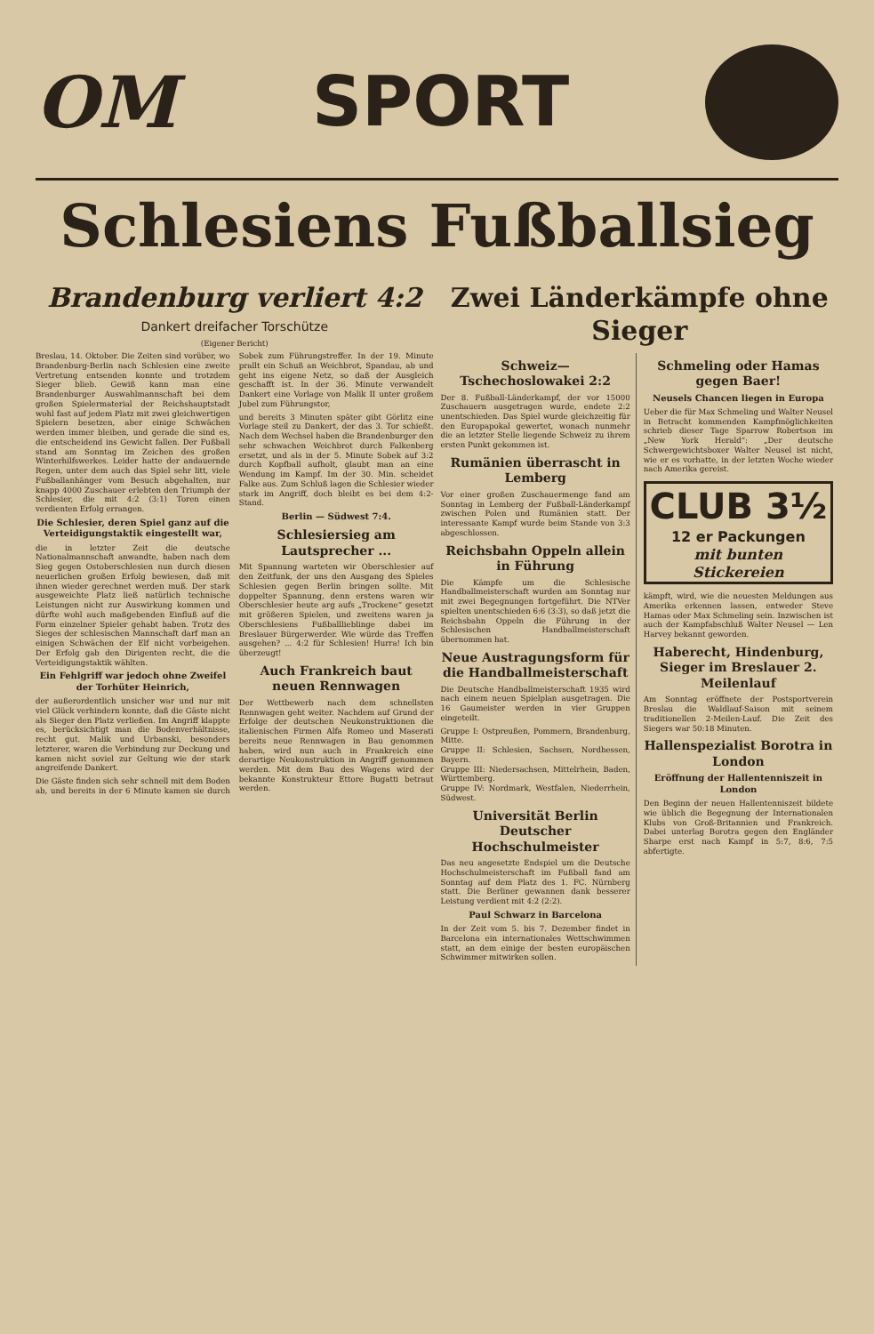OM SPORT
Schlesiens Fußballsieg
Brandenburg verliert 4:2
Dankert dreifacher Torschütze
(Eigener Bericht)
Breslau, 14. Oktober. Die Zeiten sind vorüber, wo Brandenburg-Berlin nach Schlesien eine zweite Vertretung entsenden konnte und trotzdem Sieger blieb. Gewiß kann man eine Brandenburger Auswahlmannschaft bei dem großen Spielermaterial der Reichshauptstadt wohl fast auf jedem Platz mit zwei gleichwertigen Spielern besetzen, aber einige Schwächen werden immer bleiben, und gerade die sind es, die entscheidend ins Gewicht fallen. Der Fußball stand am Sonntag im Zeichen des großen Winterhilfswerkes. Leider hatte der andauernde Regen, unter dem auch das Spiel sehr litt, viele Fußballanhänger vom Besuch abgehalten, nur knapp 4000 Zuschauer erlebten den Triumph der Schlesier, die mit 4:2 (3:1) Toren einen verdienten Erfolg errangen.
Die Schlesier, deren Spiel ganz auf die Verteidigungstaktik eingestellt war,
die in letzter Zeit die deutsche Nationalmannschaft anwandte, haben nach dem Sieg gegen Ostoberschlesien nun durch diesen neuerlichen großen Erfolg bewiesen, daß mit ihnen wieder gerechnet werden muß. Der stark ausgeweichte Platz ließ natürlich technische Leistungen nicht zur Auswirkung kommen und dürfte wohl auch maßgebenden Einfluß auf die Form einzelner Spieler gehabt haben. Trotz des Sieges der schlesischen Mannschaft darf man an einigen Schwächen der Elf nicht vorbeigehen. Der Erfolg gab den Dirigenten recht, die die Verteidigungstaktik wählten.
Ein Fehlgriff war jedoch ohne Zweifel der Torhüter Heinrich,
der außerordentlich unsicher war und nur mit viel Glück verhindern konnte, daß die Gäste nicht als Sieger den Platz verließen. Im Angriff klappte es, berücksichtigt man die Bodenverhältnisse, recht gut. Malik und Urbanski, besonders letzterer, waren die Verbindung zur Deckung und kamen nicht soviel zur Geltung wie der stark angreifende Dankert.
Die Gäste finden sich sehr schnell mit dem Boden ab, und bereits in der 6 Minute kamen sie durch Sobek zum Führungstreffer. In der 19. Minute prallt ein Schuß an Weichbrot, Spandau, ab und geht ins eigene Netz, so daß der Ausgleich geschafft ist. In der 36. Minute verwandelt Dankert eine Vorlage von Malik II unter großem Jubel zum Führungstor,
und bereits 3 Minuten später gibt Görlitz eine Vorlage steil zu Dankert, der das 3. Tor schießt. Nach dem Wechsel haben die Brandenburger den sehr schwachen Weichbrot durch Falkenberg ersetzt, und als in der 5. Minute Sobek auf 3:2 durch Kopfball aufholt, glaubt man an eine Wendung im Kampf. Im der 30. Min. scheidet Falke aus. Zum Schluß lagen die Schlesier wieder stark im Angriff, doch bleibt es bei dem 4:2-Stand.
Berlin — Südwest 7:4.
Schlesiersieg am Lautsprecher ...
Mit Spannung warteten wir Oberschlesier auf den Zeitfunk, der uns den Ausgang des Spieles Schlesien gegen Berlin bringen sollte. Mit doppelter Spannung, denn erstens waren wir Oberschlesier heute arg aufs „Trockene“ gesetzt mit größeren Spielen, und zweitens waren ja Oberschlesiens Fußballlieblinge dabei im Breslauer Bürgerwerder. Wie würde das Treffen ausgehen? ... 4:2 für Schlesien! Hurra! Ich bin überzeugt!
Auch Frankreich baut neuen Rennwagen
Der Wettbewerb nach dem schnellsten Rennwagen geht weiter. Nachdem auf Grund der Erfolge der deutschen Neukonstruktionen die italienischen Firmen Alfa Romeo und Maserati bereits neue Rennwagen in Bau genommen haben, wird nun auch in Frankreich eine derartige Neukonstruktion in Angriff genommen werden. Mit dem Bau des Wagens wird der bekannte Konstrukteur Ettore Bugatti betraut werden.
Zwei Länderkämpfe ohne Sieger
Schweiz—Tschechoslowakei 2:2
Der 8. Fußball-Länderkampf, der vor 15000 Zuschauern ausgetragen wurde, endete 2:2 unentschieden. Das Spiel wurde gleichzeitig für den Europapokal gewertet, wonach nunmehr die an letzter Stelle liegende Schweiz zu ihrem ersten Punkt gekommen ist.
Rumänien überrascht in Lemberg
Vor einer großen Zuschauermenge fand am Sonntag in Lemberg der Fußball-Länderkampf zwischen Polen und Rumänien statt. Der interessante Kampf wurde beim Stande von 3:3 abgeschlossen.
Reichsbahn Oppeln allein in Führung
Die Kämpfe um die Schlesische Handballmeisterschaft wurden am Sonntag nur mit zwei Begegnungen fortgeführt. Die NTVer spielten unentschieden 6:6 (3:3), so daß jetzt die Reichsbahn Oppeln die Führung in der Schlesischen Handballmeisterschaft übernommen hat.
Neue Austragungsform für die Handballmeisterschaft
Die Deutsche Handballmeisterschaft 1935 wird nach einem neuen Spielplan ausgetragen. Die 16 Gaumeister werden in vier Gruppen eingeteilt.
Gruppe I: Ostpreußen, Pommern, Brandenburg, Mitte.
Gruppe II: Schlesien, Sachsen, Nordhessen, Bayern.
Gruppe III: Niedersachsen, Mittelrhein, Baden, Württemberg.
Gruppe IV: Nordmark, Westfalen, Niederrhein, Südwest.
Universität Berlin Deutscher Hochschulmeister
Das neu angesetzte Endspiel um die Deutsche Hochschulmeisterschaft im Fußball fand am Sonntag auf dem Platz des 1. FC. Nürnberg statt. Die Berliner gewannen dank besserer Leistung verdient mit 4:2 (2:2).
Paul Schwarz in Barcelona
In der Zeit vom 5. bis 7. Dezember findet in Barcelona ein internationales Wettschwimmen statt, an dem einige der besten europäischen Schwimmer mitwirken sollen.
Schmeling oder Hamas gegen Baer!
Neusels Chancen liegen in Europa
Ueber die für Max Schmeling und Walter Neusel in Betracht kommenden Kampfmöglichkeiten schrieb dieser Tage Sparrow Robertson im „New York Herald“: „Der deutsche Schwergewichtsboxer Walter Neusel ist nicht, wie er es vorhatte, in der letzten Woche wieder nach Amerika gereist.
CLUB 3½
12 er Packungen
mit bunten Stickereien
kämpft, wird, wie die neuesten Meldungen aus Amerika erkennen lassen, entweder Steve Hamas oder Max Schmeling sein. Inzwischen ist auch der Kampfabschluß Walter Neusel — Len Harvey bekannt geworden.
Haberecht, Hindenburg, Sieger im Breslauer 2. Meilenlauf
Am Sonntag eröffnete der Postsportverein Breslau die Waldlauf-Saison mit seinem traditionellen 2-Meilen-Lauf. Die Zeit des Siegers war 50:18 Minuten.
Hallenspezialist Borotra in London
Eröffnung der Hallentenniszeit in London
Den Beginn der neuen Hallentenniszeit bildete wie üblich die Begegnung der Internationalen Klubs von Groß-Britannien und Frankreich. Dabei unterlag Borotra gegen den Engländer Sharpe erst nach Kampf in 5:7, 8:6, 7:5 abfertigte.